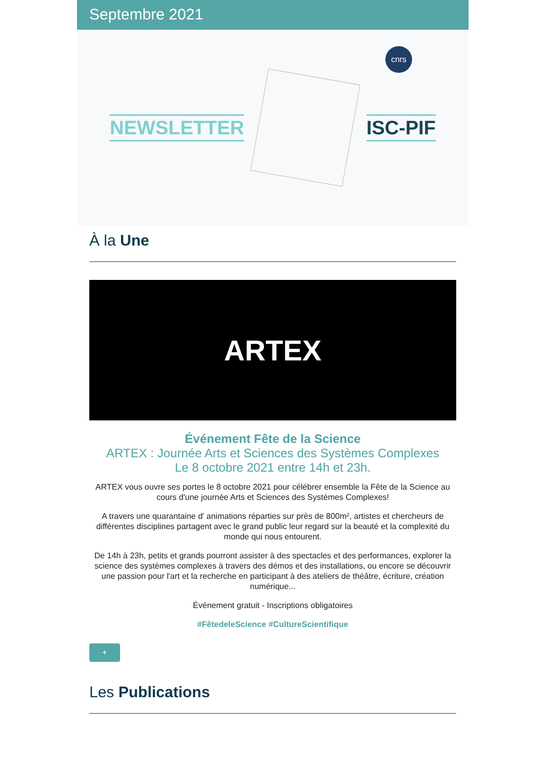Septembre 2021
NEWSLETTER ISC-PIF
cnrs
À la Une
ARTEX
Événement Fête de la Science
ARTEX : Journée Arts et Sciences des Systèmes Complexes
Le 8 octobre 2021 entre 14h et 23h.
ARTEX vous ouvre ses portes le 8 octobre 2021 pour célébrer ensemble la Fête de la Science au cours d'une journée Arts et Sciences des Systèmes Complexes!
A travers une quarantaine d' animations réparties sur près de 800m², artistes et chercheurs de différentes disciplines partagent avec le grand public leur regard sur la beauté et la complexité du monde qui nous entourent.
De 14h à 23h, petits et grands pourront assister à des spectacles et des performances, explorer la science des systèmes complexes à travers des démos et des installations, ou encore se découvrir une passion pour l'art et la recherche en participant à des ateliers de théâtre, écriture, création numérique...
Événement gratuit - Inscriptions obligatoires
#FêtedeleScience #CultureScientifique
+
Les Publications